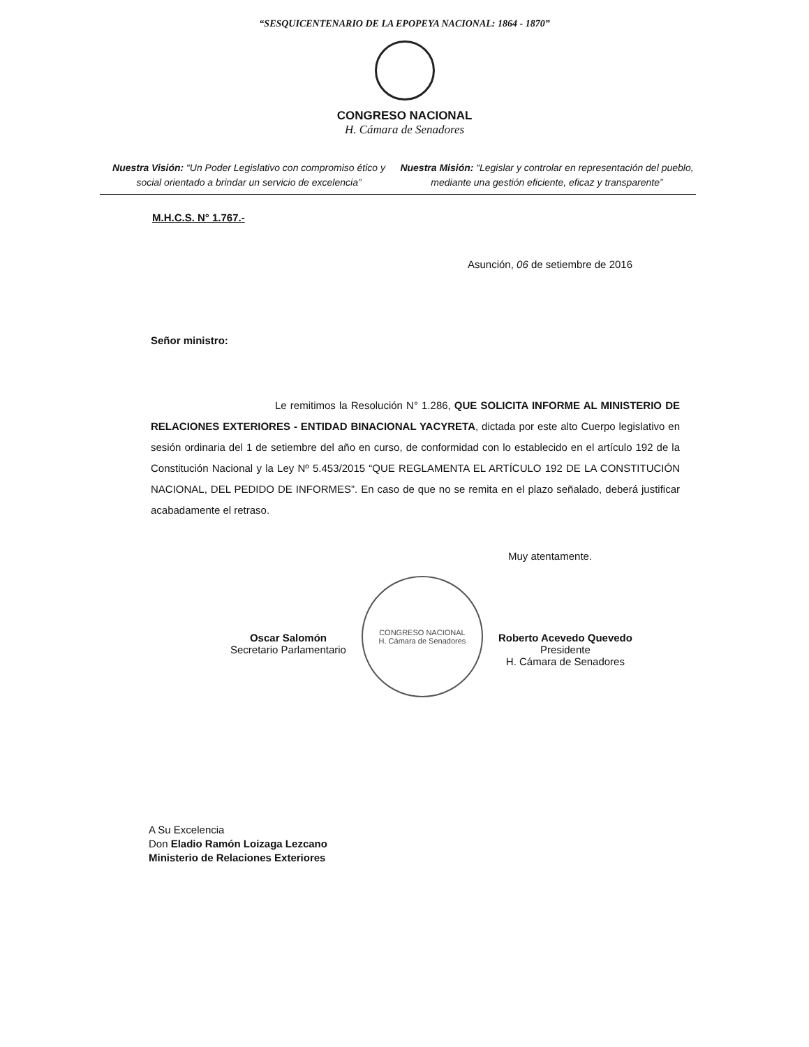“SESQUICENTENARIO DE LA EPOPEYA NACIONAL: 1864 - 1870”
CONGRESO NACIONAL
H. Cámara de Senadores
Nuestra Visión: “Un Poder Legislativo con compromiso ético y social orientado a brindar un servicio de excelencia”
Nuestra Misión: “Legislar y controlar en representación del pueblo, mediante una gestión eficiente, eficaz y transparente”
M.H.C.S. N° 1.767.-
Asunción, 06 de setiembre de 2016
Señor ministro:
Le remitimos la Resolución N° 1.286, QUE SOLICITA INFORME AL MINISTERIO DE RELACIONES EXTERIORES - ENTIDAD BINACIONAL YACYRETA, dictada por este alto Cuerpo legislativo en sesión ordinaria del 1 de setiembre del año en curso, de conformidad con lo establecido en el artículo 192 de la Constitución Nacional y la Ley Nº 5.453/2015 “QUE REGLAMENTA EL ARTÍCULO 192 DE LA CONSTITUCIÓN NACIONAL, DEL PEDIDO DE INFORMES”. En caso de que no se remita en el plazo señalado, deberá justificar acabadamente el retraso.
Muy atentamente.
Oscar Salomón
Secretario Parlamentario
CONGRESO NACIONAL
H. Cámara de Senadores
Roberto Acevedo Quevedo
Presidente
H. Cámara de Senadores
A Su Excelencia
Don Eladio Ramón Loizaga Lezcano
Ministerio de Relaciones Exteriores